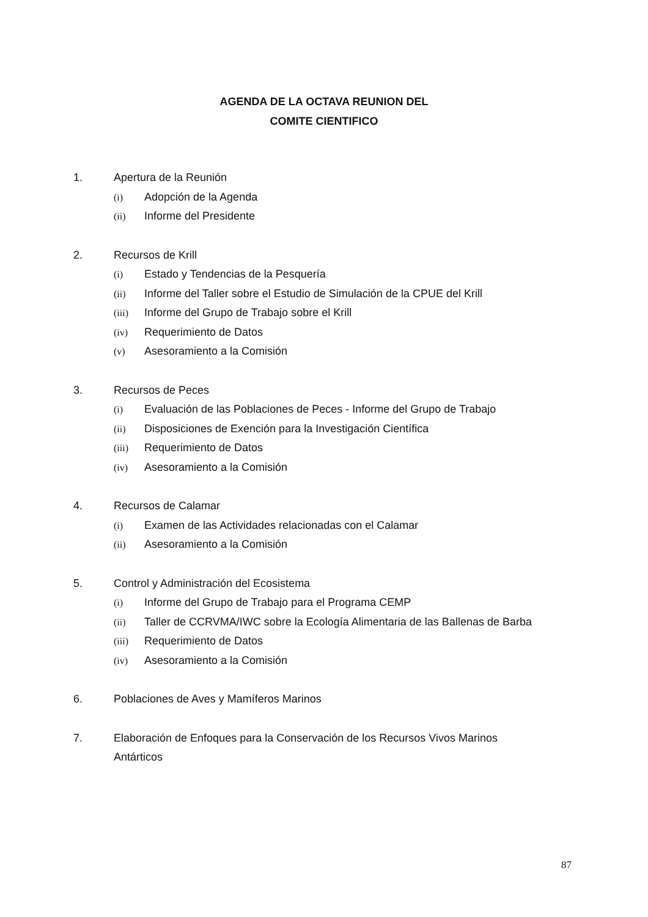AGENDA DE LA OCTAVA REUNION DEL
COMITE CIENTIFICO
1. Apertura de la Reunión
(i) Adopción de la Agenda
(ii) Informe del Presidente
2. Recursos de Krill
(i) Estado y Tendencias de la Pesquería
(ii) Informe del Taller sobre el Estudio de Simulación de la CPUE del Krill
(iii) Informe del Grupo de Trabajo sobre el Krill
(iv) Requerimiento de Datos
(v) Asesoramiento a la Comisión
3. Recursos de Peces
(i) Evaluación de las Poblaciones de Peces - Informe del Grupo de Trabajo
(ii) Disposiciones de Exención para la Investigación Científica
(iii) Requerimiento de Datos
(iv) Asesoramiento a la Comisión
4. Recursos de Calamar
(i) Examen de las Actividades relacionadas con el Calamar
(ii) Asesoramiento a la Comisión
5. Control y Administración del Ecosistema
(i) Informe del Grupo de Trabajo para el Programa CEMP
(ii) Taller de CCRVMA/IWC sobre la Ecología Alimentaria de las Ballenas de Barba
(iii) Requerimiento de Datos
(iv) Asesoramiento a la Comisión
6. Poblaciones de Aves y Mamíferos Marinos
7. Elaboración de Enfoques para la Conservación de los Recursos Vivos Marinos
Antárticos
87